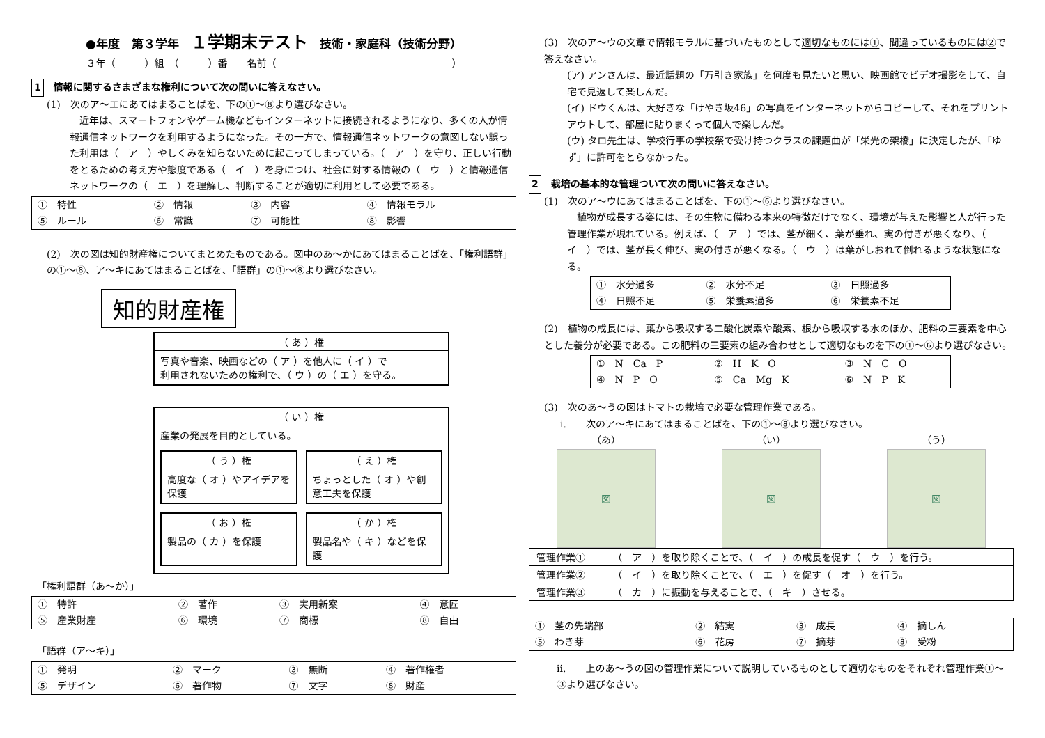●年度　第３学年　１学期末テスト　技術・家庭科（技術分野）
３年（　　　）組　（　　　）番　　名前（　　　　　　　　　　　　　　　　　　）
1　情報に関するさまざまな権利について次の問いに答えなさい。
(1)　次のア〜エにあてはまることばを、下の①〜⑧より選びなさい。
　近年は、スマートフォンやゲーム機などもインターネットに接続されるようになり、多くの人が情報通信ネットワークを利用するようになった。その一方で、情報通信ネットワークの意図しない誤った利用は（　ア　）やしくみを知らないために起こってしまっている。（　ア　）を守り、正しい行動をとるための考え方や態度である（　イ　）を身につけ、社会に対する情報の（　ウ　）と情報通信ネットワークの（　エ　）を理解し、判断することが適切に利用として必要である。
| ① 特性 | ② 情報 | ③ 内容 | ④ 情報モラル |
| ⑤ ルール | ⑥ 常識 | ⑦ 可能性 | ⑧ 影響 |
(2)　次の図は知的財産権についてまとめたものである。図中のあ〜かにあてはまることばを、「権利語群」の①〜⑧、ア〜キにあてはまることばを、「語群」の①〜⑧より選びなさい。
知的財産権
（ あ ）権
写真や音楽、映画などの（ ア ）を他人に（ イ ）で
利用されないための権利で、（ ウ ）の（ エ ）を守る。
（ い ）権
産業の発展を目的としている。
（ う ）権
高度な（ オ ）やアイデアを保護
（ え ）権
ちょっとした（ オ ）や創意工夫を保護
（ お ）権
製品の（ カ ）を保護
（ か ）権
製品名や（ キ ）などを保護
「権利語群（あ〜か）」
| ① 特許 | ② 著作 | ③ 実用新案 | ④ 意匠 |
| ⑤ 産業財産 | ⑥ 環境 | ⑦ 商標 | ⑧ 自由 |
「語群（ア〜キ）」
| ① 発明 | ② マーク | ③ 無断 | ④ 著作権者 |
| ⑤ デザイン | ⑥ 著作物 | ⑦ 文字 | ⑧ 財産 |
(3)　次のア〜ウの文章で情報モラルに基づいたものとして適切なものには①、間違っているものには②で答えなさい。
(ア) アンさんは、最近話題の「万引き家族」を何度も見たいと思い、映画館でビデオ撮影をして、自宅で見返して楽しんだ。
(イ) ドウくんは、大好きな「けやき坂46」の写真をインターネットからコピーして、それをプリントアウトして、部屋に貼りまくって個人で楽しんだ。
(ウ) タロ先生は、学校行事の学校祭で受け持つクラスの課題曲が「栄光の架橋」に決定したが、「ゆず」に許可をとらなかった。
2　栽培の基本的な管理ついて次の問いに答えなさい。
(1)　次のア〜ウにあてはまることばを、下の①〜⑥より選びなさい。
　植物が成長する姿には、その生物に備わる本来の特徴だけでなく、環境が与えた影響と人が行った管理作業が現れている。例えば、（　ア　）では、茎が細く、葉が垂れ、実の付きが悪くなり、（　イ　）では、茎が長く伸び、実の付きが悪くなる。（　ウ　）は葉がしおれて倒れるような状態になる。
| ① 水分過多 | ② 水分不足 | ③ 日照過多 |
| ④ 日照不足 | ⑤ 栄養素過多 | ⑥ 栄養素不足 |
(2)　植物の成長には、葉から吸収する二酸化炭素や酸素、根から吸収する水のほか、肥料の三要素を中心とした養分が必要である。この肥料の三要素の組み合わせとして適切なものを下の①〜⑥より選びなさい。
| ① N Ca P | ② H K O | ③ N C O |
| ④ N P O | ⑤ Ca Mg K | ⑥ N P K |
(3)　次のあ〜うの図はトマトの栽培で必要な管理作業である。
i.　　次のア〜キにあてはまることばを、下の①〜⑧より選びなさい。
（あ）
図
（い）
図
（う）
図
| 管理作業① | （ ア ）を取り除くことで、（ イ ）の成長を促す（ ウ ）を行う。 |
| 管理作業② | （ イ ）を取り除くことで、（ エ ）を促す（ オ ）を行う。 |
| 管理作業③ | （ カ ）に振動を与えることで、（ キ ）させる。 |
| ① 茎の先端部 | ② 結実 | ③ 成長 | ④ 摘しん |
| ⑤ わき芽 | ⑥ 花房 | ⑦ 摘芽 | ⑧ 受粉 |
ii.　　上のあ〜うの図の管理作業について説明しているものとして適切なものをそれぞれ管理作業①〜③より選びなさい。